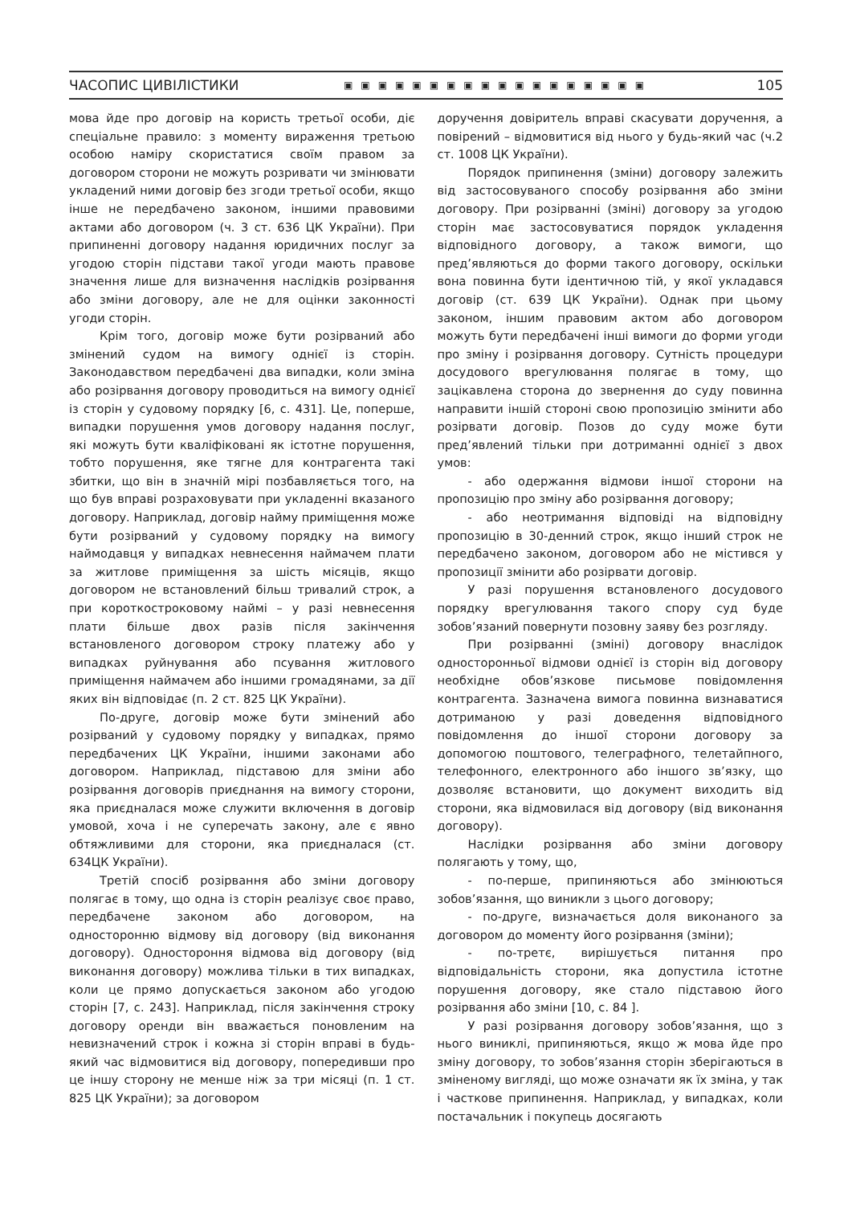ЧАСОПИС ЦИВІЛІСТИКИ ▣▣▣▣▣▣▣▣▣▣▣▣▣▣▣▣▣▣ 105
мова йде про договір на користь третьої особи, діє спеціальне правило: з моменту вираження третьою особою наміру скористатися своїм правом за договором сторони не можуть розривати чи змінювати укладений ними договір без згоди третьої особи, якщо інше не передбачено законом, іншими правовими актами або договором (ч. 3 ст. 636 ЦК України). При припиненні договору надання юридичних послуг за угодою сторін підстави такої угоди мають правове значення лише для визначення наслідків розірвання або зміни договору, але не для оцінки законності угоди сторін.
Крім того, договір може бути розірваний або змінений судом на вимогу однієї із сторін. Законодавством передбачені два випадки, коли зміна або розірвання договору проводиться на вимогу однієї із сторін у судовому порядку [6, с. 431]. Це, поперше, випадки порушення умов договору надання послуг, які можуть бути кваліфіковані як істотне порушення, тобто порушення, яке тягне для контрагента такі збитки, що він в значній мірі позбавляється того, на що був вправі розраховувати при укладенні вказаного договору. Наприклад, договір найму приміщення може бути розірваний у судовому порядку на вимогу наймодавця у випадках невнесення наймачем плати за житлове приміщення за шість місяців, якщо договором не встановлений більш тривалий строк, а при короткостроковому наймі – у разі невнесення плати більше двох разів після закінчення встановленого договором строку платежу або у випадках руйнування або псування житлового приміщення наймачем або іншими громадянами, за дії яких він відповідає (п. 2 ст. 825 ЦК України).
По-друге, договір може бути змінений або розірваний у судовому порядку у випадках, прямо передбачених ЦК України, іншими законами або договором. Наприклад, підставою для зміни або розірвання договорів приєднання на вимогу сторони, яка приєдналася може служити включення в договір умовой, хоча і не суперечать закону, але є явно обтяжливими для сторони, яка приєдналася (ст. 634ЦК України).
Третій спосіб розірвання або зміни договору полягає в тому, що одна із сторін реалізує своє право, передбачене законом або договором, на односторонню відмову від договору (від виконання договору). Одностороння відмова від договору (від виконання договору) можлива тільки в тих випадках, коли це прямо допускається законом або угодою сторін [7, с. 243]. Наприклад, після закінчення строку договору оренди він вважається поновленим на невизначений строк і кожна зі сторін вправі в будь-який час відмовитися від договору, попередивши про це іншу сторону не менше ніж за три місяці (п. 1 ст. 825 ЦК України); за договором
доручення довіритель вправі скасувати доручення, а повірений – відмовитися від нього у будь-який час (ч.2 ст. 1008 ЦК України).
Порядок припинення (зміни) договору залежить від застосовуваного способу розірвання або зміни договору. При розірванні (зміні) договору за угодою сторін має застосовуватися порядок укладення відповідного договору, а також вимоги, що пред’являються до форми такого договору, оскільки вона повинна бути ідентичною тій, у якої укладався договір (ст. 639 ЦК України). Однак при цьому законом, іншим правовим актом або договором можуть бути передбачені інші вимоги до форми угоди про зміну і розірвання договору. Сутність процедури досудового врегулювання полягає в тому, що зацікавлена сторона до звернення до суду повинна направити іншій стороні свою пропозицію змінити або розірвати договір. Позов до суду може бути пред’явлений тільки при дотриманні однієї з двох умов:
- або одержання відмови іншої сторони на пропозицію про зміну або розірвання договору;
- або неотримання відповіді на відповідну пропозицію в 30-денний строк, якщо інший строк не передбачено законом, договором або не містився у пропозиції змінити або розірвати договір.
У разі порушення встановленого досудового порядку врегулювання такого спору суд буде зобов’язаний повернути позовну заяву без розгляду.
При розірванні (зміні) договору внаслідок односторонньої відмови однієї із сторін від договору необхідне обов’язкове письмове повідомлення контрагента. Зазначена вимога повинна визнаватися дотриманою у разі доведення відповідного повідомлення до іншої сторони договору за допомогою поштового, телеграфного, телетайпного, телефонного, електронного або іншого зв’язку, що дозволяє встановити, що документ виходить від сторони, яка відмовилася від договору (від виконання договору).
Наслідки розірвання або зміни договору полягають у тому, що,
- по-перше, припиняються або змінюються зобов’язання, що виникли з цього договору;
- по-друге, визначається доля виконаного за договором до моменту його розірвання (зміни);
- по-третє, вирішується питання про відповідальність сторони, яка допустила істотне порушення договору, яке стало підставою його розірвання або зміни [10, с. 84 ].
У разі розірвання договору зобов’язання, що з нього виниклі, припиняються, якщо ж мова йде про зміну договору, то зобов’язання сторін зберігаються в зміненому вигляді, що може означати як їх зміна, у так і часткове припинення. Наприклад, у випадках, коли постачальник і покупець досягають